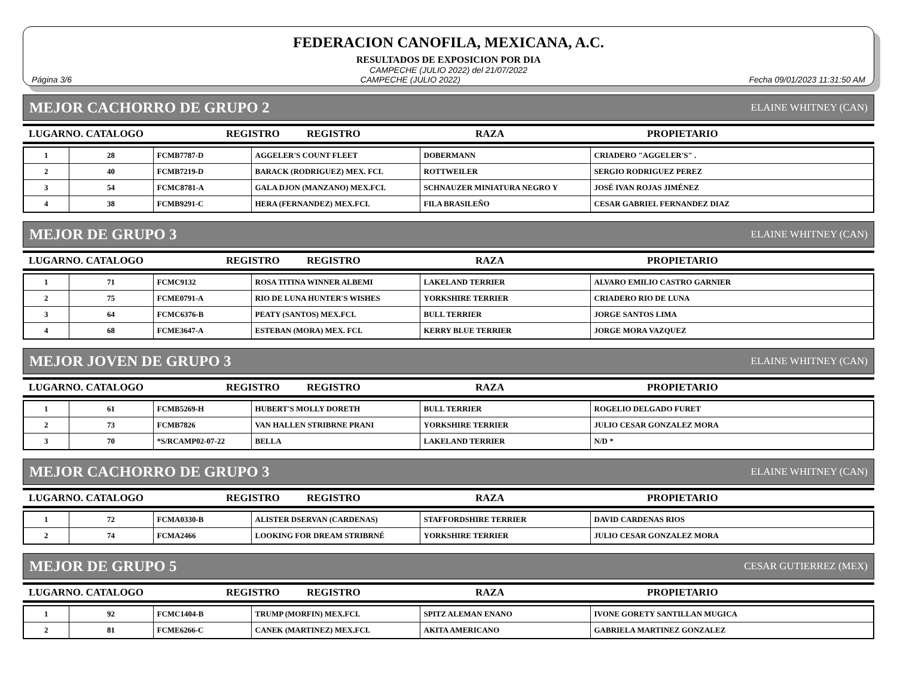FEDERACION CANOFILA, MEXICANA, A.C.
RESULTADOS DE EXPOSICION POR DIA
CAMPECHE (JULIO 2022) del 21/07/2022
Página 3/6 CAMPECHE (JULIO 2022) Fecha 09/01/2023 11:31:50 AM
MEJOR CACHORRO DE GRUPO 2 ELAINE WHITNEY (CAN)
LUGARNO. CATALOGO REGISTRO REGISTRO RAZA PROPIETARIO
| 1 | 28 | FCMB7787-D | AGGELER'S COUNT FLEET | DOBERMANN | CRIADERO "AGGELER'S" . |
| 2 | 40 | FCMB7219-D | BARACK (RODRIGUEZ) MEX. FCI. | ROTTWEILER | SERGIO RODRIGUEZ PEREZ |
| 3 | 54 | FCMC8781-A | GALA DJON (MANZANO) MEX.FCI. | SCHNAUZER MINIATURA NEGRO Y | JOSÉ IVAN ROJAS JIMÉNEZ |
| 4 | 38 | FCMB9291-C | HERA (FERNANDEZ) MEX.FCI. | FILA BRASILEÑO | CESAR GABRIEL FERNANDEZ DIAZ |
MEJOR DE GRUPO 3 ELAINE WHITNEY (CAN)
LUGARNO. CATALOGO REGISTRO REGISTRO RAZA PROPIETARIO
| 1 | 71 | FCMC9132 | ROSA TITINA WINNER ALBEMI | LAKELAND TERRIER | ALVARO EMILIO CASTRO GARNIER |
| 2 | 75 | FCME0791-A | RIO DE LUNA HUNTER'S WISHES | YORKSHIRE TERRIER | CRIADERO RIO DE LUNA |
| 3 | 64 | FCMC6376-B | PEATY (SANTOS) MEX.FCI. | BULL TERRIER | JORGE SANTOS LIMA |
| 4 | 68 | FCME3647-A | ESTEBAN (MORA) MEX. FCI. | KERRY BLUE TERRIER | JORGE MORA VAZQUEZ |
MEJOR JOVEN DE GRUPO 3 ELAINE WHITNEY (CAN)
LUGARNO. CATALOGO REGISTRO REGISTRO RAZA PROPIETARIO
| 1 | 61 | FCMB5269-H | HUBERT'S MOLLY DORETH | BULL TERRIER | ROGELIO DELGADO FURET |
| 2 | 73 | FCMB7826 | VAN HALLEN STRIBRNE PRANI | YORKSHIRE TERRIER | JULIO CESAR GONZALEZ MORA |
| 3 | 70 | *S/RCAMP02-07-22 | BELLA | LAKELAND TERRIER | N/D * |
MEJOR CACHORRO DE GRUPO 3 ELAINE WHITNEY (CAN)
LUGARNO. CATALOGO REGISTRO REGISTRO RAZA PROPIETARIO
| 1 | 72 | FCMA0330-B | ALISTER DSERVAN (CARDENAS) | STAFFORDSHIRE TERRIER | DAVID CARDENAS RIOS |
| 2 | 74 | FCMA2466 | LOOKING FOR DREAM STRIBRNÉ | YORKSHIRE TERRIER | JULIO CESAR GONZALEZ MORA |
MEJOR DE GRUPO 5 CESAR GUTIERREZ (MEX)
LUGARNO. CATALOGO REGISTRO REGISTRO RAZA PROPIETARIO
| 1 | 92 | FCMC1404-B | TRUMP (MORFIN) MEX.FCI. | SPITZ ALEMAN ENANO | IVONE GORETY SANTILLAN MUGICA |
| 2 | 81 | FCME6266-C | CANEK (MARTINEZ) MEX.FCI. | AKITA AMERICANO | GABRIELA MARTINEZ GONZALEZ |